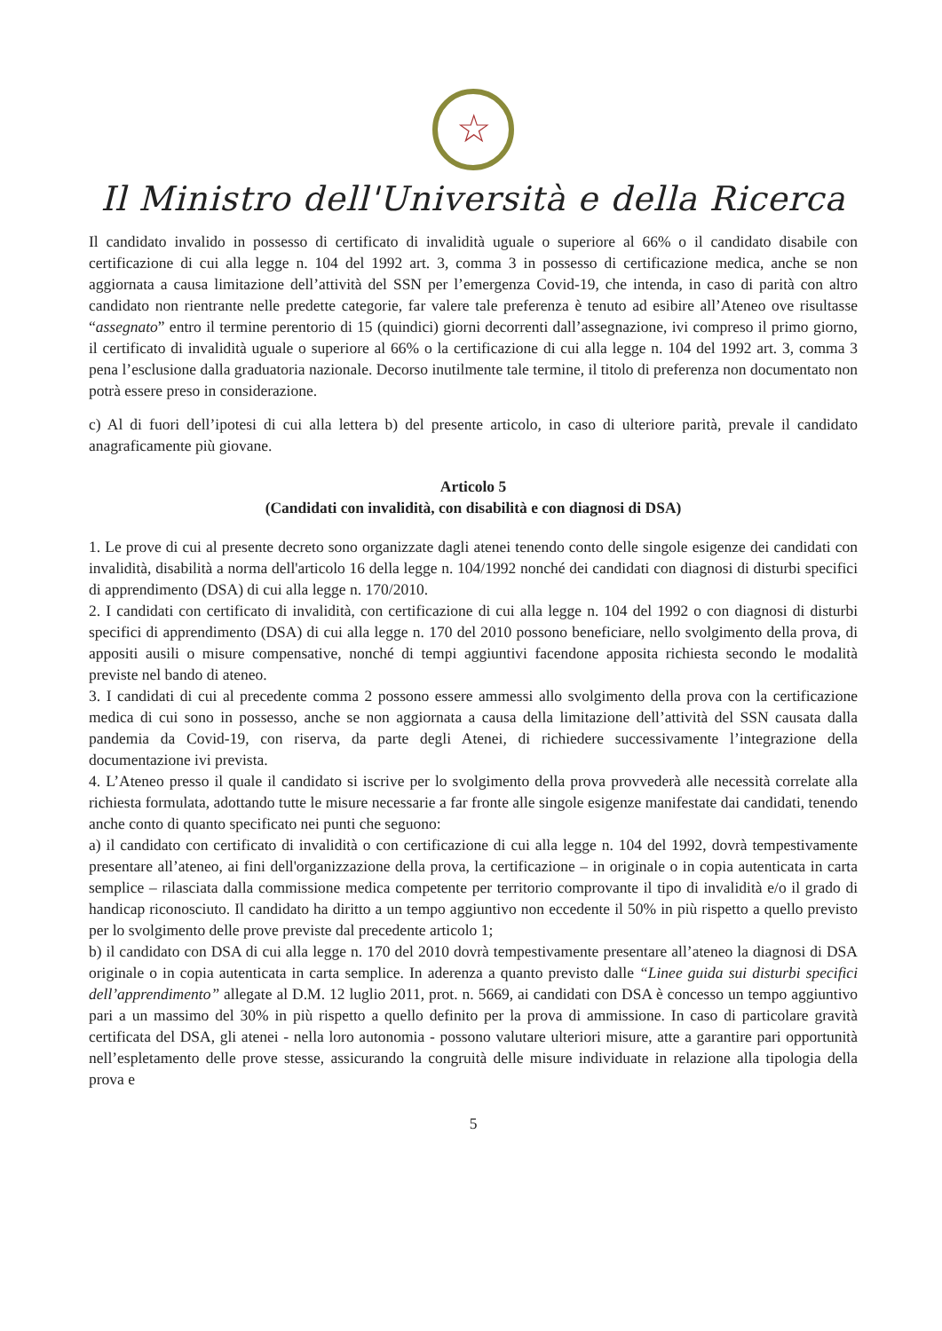☆
Il Ministro dell'Università e della Ricerca
Il candidato invalido in possesso di certificato di invalidità uguale o superiore al 66% o il candidato disabile con certificazione di cui alla legge n. 104 del 1992 art. 3, comma 3 in possesso di certificazione medica, anche se non aggiornata a causa limitazione dell’attività del SSN per l’emergenza Covid-19, che intenda, in caso di parità con altro candidato non rientrante nelle predette categorie, far valere tale preferenza è tenuto ad esibire all’Ateneo ove risultasse “assegnato” entro il termine perentorio di 15 (quindici) giorni decorrenti dall’assegnazione, ivi compreso il primo giorno, il certificato di invalidità uguale o superiore al 66% o la certificazione di cui alla legge n. 104 del 1992 art. 3, comma 3 pena l’esclusione dalla graduatoria nazionale. Decorso inutilmente tale termine, il titolo di preferenza non documentato non potrà essere preso in considerazione.
c) Al di fuori dell’ipotesi di cui alla lettera b) del presente articolo, in caso di ulteriore parità, prevale il candidato anagraficamente più giovane.
Articolo 5
(Candidati con invalidità, con disabilità e con diagnosi di DSA)
1. Le prove di cui al presente decreto sono organizzate dagli atenei tenendo conto delle singole esigenze dei candidati con invalidità, disabilità a norma dell'articolo 16 della legge n. 104/1992 nonché dei candidati con diagnosi di disturbi specifici di apprendimento (DSA) di cui alla legge n. 170/2010.
2. I candidati con certificato di invalidità, con certificazione di cui alla legge n. 104 del 1992 o con diagnosi di disturbi specifici di apprendimento (DSA) di cui alla legge n. 170 del 2010 possono beneficiare, nello svolgimento della prova, di appositi ausili o misure compensative, nonché di tempi aggiuntivi facendone apposita richiesta secondo le modalità previste nel bando di ateneo.
3. I candidati di cui al precedente comma 2 possono essere ammessi allo svolgimento della prova con la certificazione medica di cui sono in possesso, anche se non aggiornata a causa della limitazione dell’attività del SSN causata dalla pandemia da Covid-19, con riserva, da parte degli Atenei, di richiedere successivamente l’integrazione della documentazione ivi prevista.
4. L’Ateneo presso il quale il candidato si iscrive per lo svolgimento della prova provvederà alle necessità correlate alla richiesta formulata, adottando tutte le misure necessarie a far fronte alle singole esigenze manifestate dai candidati, tenendo anche conto di quanto specificato nei punti che seguono:
a) il candidato con certificato di invalidità o con certificazione di cui alla legge n. 104 del 1992, dovrà tempestivamente presentare all’ateneo, ai fini dell'organizzazione della prova, la certificazione – in originale o in copia autenticata in carta semplice – rilasciata dalla commissione medica competente per territorio comprovante il tipo di invalidità e/o il grado di handicap riconosciuto. Il candidato ha diritto a un tempo aggiuntivo non eccedente il 50% in più rispetto a quello previsto per lo svolgimento delle prove previste dal precedente articolo 1;
b) il candidato con DSA di cui alla legge n. 170 del 2010 dovrà tempestivamente presentare all’ateneo la diagnosi di DSA originale o in copia autenticata in carta semplice. In aderenza a quanto previsto dalle “Linee guida sui disturbi specifici dell’apprendimento” allegate al D.M. 12 luglio 2011, prot. n. 5669, ai candidati con DSA è concesso un tempo aggiuntivo pari a un massimo del 30% in più rispetto a quello definito per la prova di ammissione. In caso di particolare gravità certificata del DSA, gli atenei - nella loro autonomia - possono valutare ulteriori misure, atte a garantire pari opportunità nell’espletamento delle prove stesse, assicurando la congruità delle misure individuate in relazione alla tipologia della prova e
5